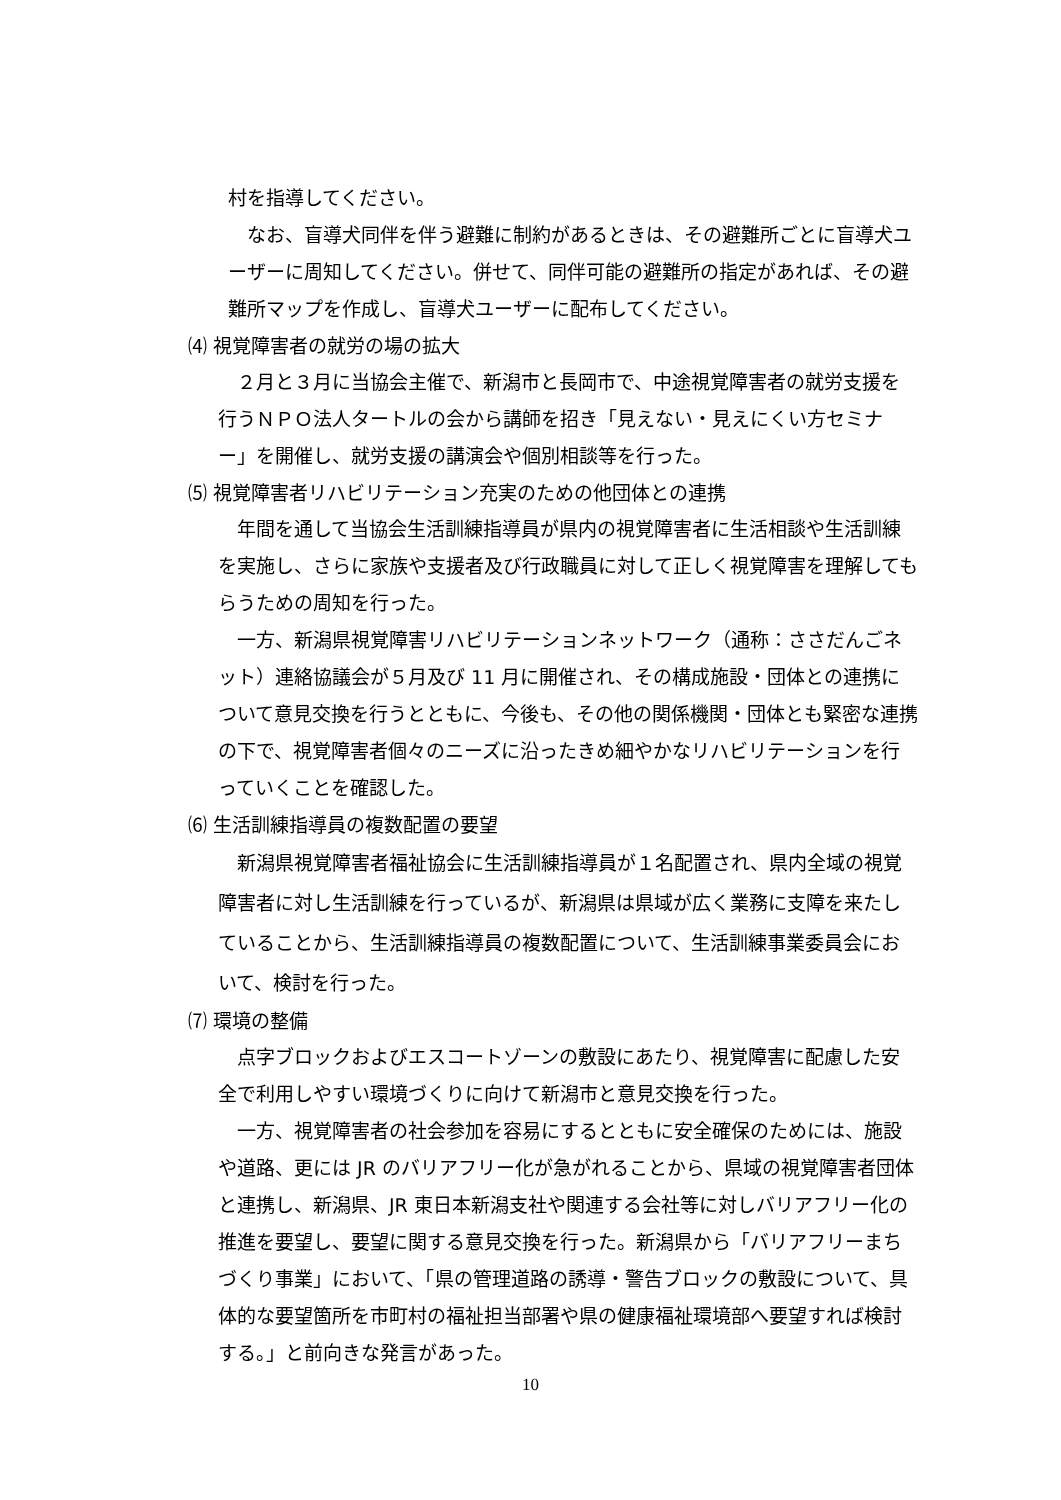村を指導してください。
　なお、盲導犬同伴を伴う避難に制約があるときは、その避難所ごとに盲導犬ユーザーに周知してください。併せて、同伴可能の避難所の指定があれば、その避難所マップを作成し、盲導犬ユーザーに配布してください。
⑷ 視覚障害者の就労の場の拡大
　２月と３月に当協会主催で、新潟市と長岡市で、中途視覚障害者の就労支援を行うＮＰＯ法人タートルの会から講師を招き「見えない・見えにくい方セミナー」を開催し、就労支援の講演会や個別相談等を行った。
⑸ 視覚障害者リハビリテーション充実のための他団体との連携
　年間を通して当協会生活訓練指導員が県内の視覚障害者に生活相談や生活訓練を実施し、さらに家族や支援者及び行政職員に対して正しく視覚障害を理解してもらうための周知を行った。
　一方、新潟県視覚障害リハビリテーションネットワーク（通称：ささだんごネット）連絡協議会が５月及び 11 月に開催され、その構成施設・団体との連携について意見交換を行うとともに、今後も、その他の関係機関・団体とも緊密な連携の下で、視覚障害者個々のニーズに沿ったきめ細やかなリハビリテーションを行っていくことを確認した。
⑹ 生活訓練指導員の複数配置の要望
　新潟県視覚障害者福祉協会に生活訓練指導員が１名配置され、県内全域の視覚障害者に対し生活訓練を行っているが、新潟県は県域が広く業務に支障を来たしていることから、生活訓練指導員の複数配置について、生活訓練事業委員会において、検討を行った。
⑺ 環境の整備
　点字ブロックおよびエスコートゾーンの敷設にあたり、視覚障害に配慮した安全で利用しやすい環境づくりに向けて新潟市と意見交換を行った。
　一方、視覚障害者の社会参加を容易にするとともに安全確保のためには、施設や道路、更には JR のバリアフリー化が急がれることから、県域の視覚障害者団体と連携し、新潟県、JR 東日本新潟支社や関連する会社等に対しバリアフリー化の推進を要望し、要望に関する意見交換を行った。新潟県から「バリアフリーまちづくり事業」において、「県の管理道路の誘導・警告ブロックの敷設について、具体的な要望箇所を市町村の福祉担当部署や県の健康福祉環境部へ要望すれば検討する。」と前向きな発言があった。
10